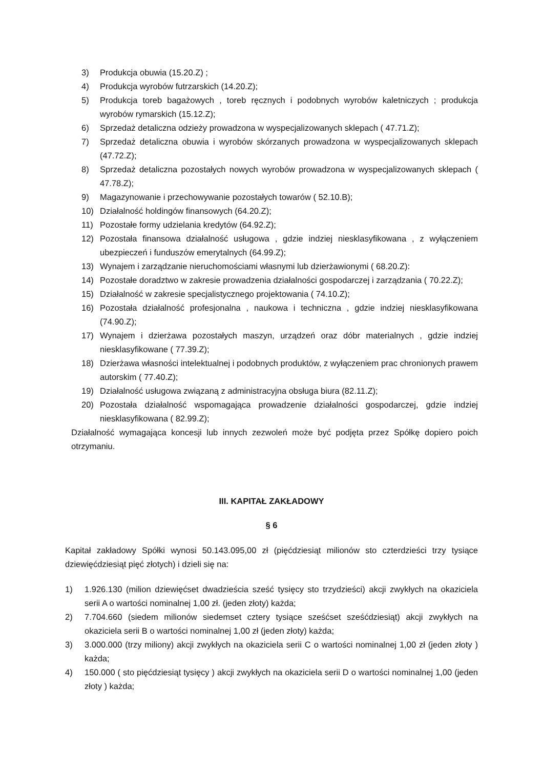3) Produkcja obuwia (15.20.Z) ;
4) Produkcja wyrobów futrzarskich (14.20.Z);
5) Produkcja toreb bagażowych , toreb ręcznych i podobnych wyrobów kaletniczych ; produkcja wyrobów rymarskich (15.12.Z);
6) Sprzedaż detaliczna odzieży prowadzona w wyspecjalizowanych sklepach ( 47.71.Z);
7) Sprzedaż detaliczna obuwia i wyrobów skórzanych prowadzona w wyspecjalizowanych sklepach (47.72.Z);
8) Sprzedaż detaliczna pozostałych nowych wyrobów prowadzona w wyspecjalizowanych sklepach ( 47.78.Z);
9) Magazynowanie i przechowywanie pozostałych towarów ( 52.10.B);
10) Działalność holdingów finansowych (64.20.Z);
11) Pozostałe formy udzielania kredytów (64.92.Z);
12) Pozostała finansowa działalność usługowa , gdzie indziej niesklasyfikowana , z wyłączeniem ubezpieczeń i funduszów emerytalnych (64.99.Z);
13) Wynajem i zarządzanie nieruchomościami własnymi lub dzierżawionymi ( 68.20.Z):
14) Pozostałe doradztwo w zakresie prowadzenia działalności gospodarczej i zarządzania ( 70.22.Z);
15) Działalność w zakresie specjalistycznego projektowania ( 74.10.Z);
16) Pozostała działalność profesjonalna , naukowa i techniczna , gdzie indziej niesklasyfikowana (74.90.Z);
17) Wynajem i dzierżawa pozostałych maszyn, urządzeń oraz dóbr materialnych , gdzie indziej niesklasyfikowane ( 77.39.Z);
18) Dzierżawa własności intelektualnej i podobnych produktów, z wyłączeniem prac chronionych prawem autorskim ( 77.40.Z);
19) Działalność usługowa związaną z administracyjna obsługa biura (82.11.Z);
20) Pozostała działalność wspomagająca prowadzenie działalności gospodarczej, gdzie indziej niesklasyfikowana ( 82.99.Z);
Działalność wymagająca koncesji lub innych zezwoleń może być podjęta przez Spółkę dopiero poich otrzymaniu.
III. KAPITAŁ ZAKŁADOWY
§ 6
Kapitał zakładowy Spółki wynosi 50.143.095,00 zł (pięćdziesiąt milionów sto czterdzieści trzy tysiące dziewięćdziesiąt pięć złotych) i dzieli się na:
1) 1.926.130 (milion dziewięćset dwadzieścia sześć tysięcy sto trzydzieści) akcji zwykłych na okaziciela serii A o wartości nominalnej 1,00 zł. (jeden złoty) każda;
2) 7.704.660 (siedem milionów siedemset cztery tysiące sześćset sześćdziesiąt) akcji zwykłych na okaziciela serii B o wartości nominalnej 1,00 zł (jeden złoty) każda;
3) 3.000.000 (trzy miliony) akcji zwykłych na okaziciela serii C o wartości nominalnej 1,00 zł (jeden złoty ) każda;
4) 150.000 ( sto pięćdziesiąt tysięcy ) akcji zwykłych na okaziciela serii D o wartości nominalnej 1,00 (jeden złoty ) każda;